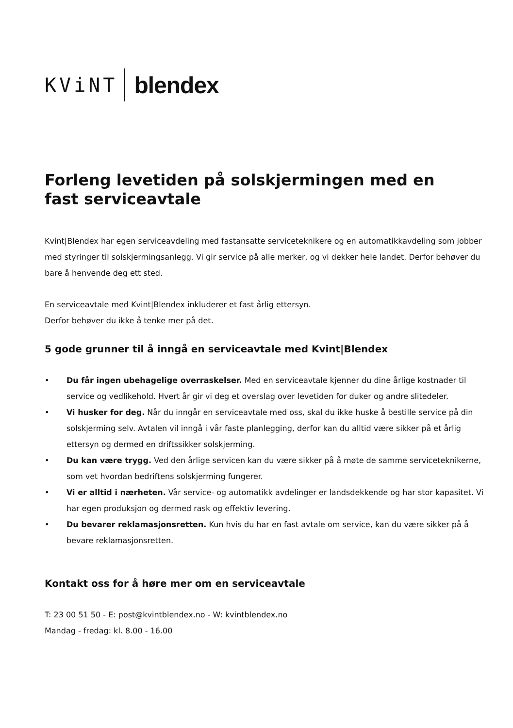KViNT blendex
Forleng levetiden på solskjermingen med en
fast serviceavtale
Kvint|Blendex har egen serviceavdeling med fastansatte serviceteknikere og en automatikkavdeling som jobber med styringer til solskjermingsanlegg. Vi gir service på alle merker, og vi dekker hele landet. Derfor behøver du bare å henvende deg ett sted.
En serviceavtale med Kvint|Blendex inkluderer et fast årlig ettersyn.
Derfor behøver du ikke å tenke mer på det.
5 gode grunner til å inngå en serviceavtale med Kvint|Blendex
• Du får ingen ubehagelige overraskelser. Med en serviceavtale kjenner du dine årlige kostnader til service og vedlikehold. Hvert år gir vi deg et overslag over levetiden for duker og andre slitedeler.
• Vi husker for deg. Når du inngår en serviceavtale med oss, skal du ikke huske å bestille service på din solskjerming selv. Avtalen vil inngå i vår faste planlegging, derfor kan du alltid være sikker på et årlig ettersyn og dermed en driftssikker solskjerming.
• Du kan være trygg. Ved den årlige servicen kan du være sikker på å møte de samme serviceteknikerne, som vet hvordan bedriftens solskjerming fungerer.
• Vi er alltid i nærheten. Vår service- og automatikk avdelinger er landsdekkende og har stor kapasitet. Vi har egen produksjon og dermed rask og effektiv levering.
• Du bevarer reklamasjonsretten. Kun hvis du har en fast avtale om service, kan du være sikker på å bevare reklamasjonsretten.
Kontakt oss for å høre mer om en serviceavtale
T: 23 00 51 50 - E: post@kvintblendex.no - W: kvintblendex.no
Mandag - fredag: kl. 8.00 - 16.00